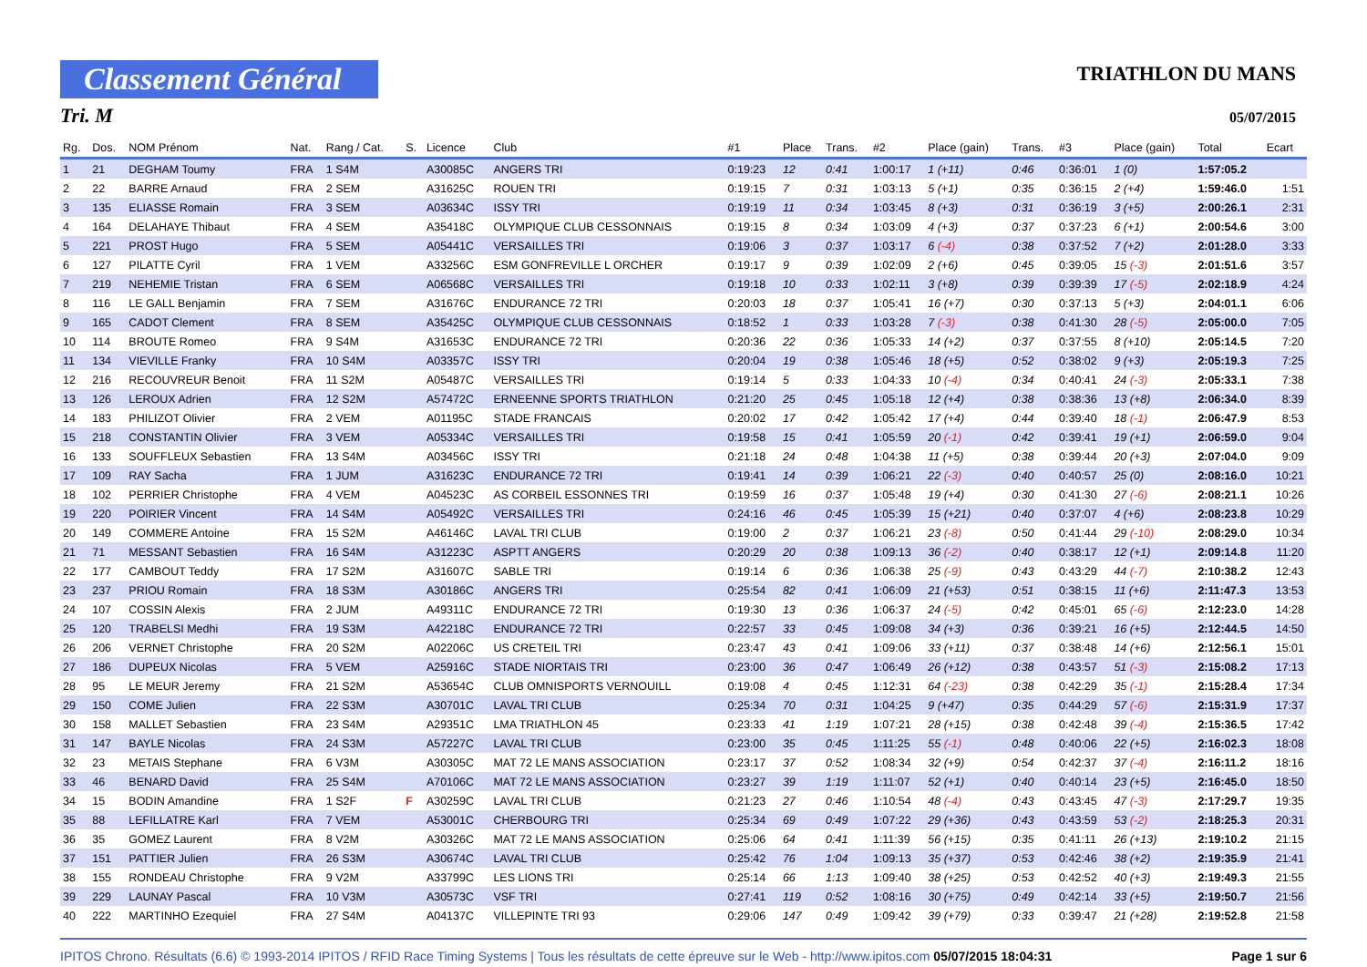Classement Général
TRIATHLON DU MANS
Tri. M
05/07/2015
| Rg. | Dos. | NOM Prénom | Nat. | Rang / Cat. | S. | Licence | Club | #1 | Place | Trans. | #2 | Place (gain) | Trans. | #3 | Place (gain) | Total | Ecart |
| --- | --- | --- | --- | --- | --- | --- | --- | --- | --- | --- | --- | --- | --- | --- | --- | --- | --- |
| 1 | 21 | DEGHAM Toumy | FRA | 1 S4M | | A30085C | ANGERS TRI | 0:19:23 | 12 | 0:41 | 1:00:17 | 1 (+11) | 0:46 | 0:36:01 | 1 (0) | 1:57:05.2 | |
| 2 | 22 | BARRE Arnaud | FRA | 2 SEM | | A31625C | ROUEN TRI | 0:19:15 | 7 | 0:31 | 1:03:13 | 5 (+1) | 0:35 | 0:36:15 | 2 (+4) | 1:59:46.0 | 1:51 |
| 3 | 135 | ELIASSE Romain | FRA | 3 SEM | | A03634C | ISSY TRI | 0:19:19 | 11 | 0:34 | 1:03:45 | 8 (+3) | 0:31 | 0:36:19 | 3 (+5) | 2:00:26.1 | 2:31 |
| 4 | 164 | DELAHAYE Thibaut | FRA | 4 SEM | | A35418C | OLYMPIQUE CLUB CESSONNAIS | 0:19:15 | 8 | 0:34 | 1:03:09 | 4 (+3) | 0:37 | 0:37:23 | 6 (+1) | 2:00:54.6 | 3:00 |
| 5 | 221 | PROST Hugo | FRA | 5 SEM | | A05441C | VERSAILLES TRI | 0:19:06 | 3 | 0:37 | 1:03:17 | 6 (-4) | 0:38 | 0:37:52 | 7 (+2) | 2:01:28.0 | 3:33 |
| 6 | 127 | PILATTE Cyril | FRA | 1 VEM | | A33256C | ESM GONFREVILLE L ORCHER | 0:19:17 | 9 | 0:39 | 1:02:09 | 2 (+6) | 0:45 | 0:39:05 | 15 (-3) | 2:01:51.6 | 3:57 |
| 7 | 219 | NEHEMIE Tristan | FRA | 6 SEM | | A06568C | VERSAILLES TRI | 0:19:18 | 10 | 0:33 | 1:02:11 | 3 (+8) | 0:39 | 0:39:39 | 17 (-5) | 2:02:18.9 | 4:24 |
| 8 | 116 | LE GALL Benjamin | FRA | 7 SEM | | A31676C | ENDURANCE 72 TRI | 0:20:03 | 18 | 0:37 | 1:05:41 | 16 (+7) | 0:30 | 0:37:13 | 5 (+3) | 2:04:01.1 | 6:06 |
| 9 | 165 | CADOT Clement | FRA | 8 SEM | | A35425C | OLYMPIQUE CLUB CESSONNAIS | 0:18:52 | 1 | 0:33 | 1:03:28 | 7 (-3) | 0:38 | 0:41:30 | 28 (-5) | 2:05:00.0 | 7:05 |
| 10 | 114 | BROUTE Romeo | FRA | 9 S4M | | A31653C | ENDURANCE 72 TRI | 0:20:36 | 22 | 0:36 | 1:05:33 | 14 (+2) | 0:37 | 0:37:55 | 8 (+10) | 2:05:14.5 | 7:20 |
| 11 | 134 | VIEVILLE Franky | FRA | 10 S4M | | A03357C | ISSY TRI | 0:20:04 | 19 | 0:38 | 1:05:46 | 18 (+5) | 0:52 | 0:38:02 | 9 (+3) | 2:05:19.3 | 7:25 |
| 12 | 216 | RECOUVREUR Benoit | FRA | 11 S2M | | A05487C | VERSAILLES TRI | 0:19:14 | 5 | 0:33 | 1:04:33 | 10 (-4) | 0:34 | 0:40:41 | 24 (-3) | 2:05:33.1 | 7:38 |
| 13 | 126 | LEROUX Adrien | FRA | 12 S2M | | A57472C | ERNEENNE SPORTS TRIATHLON | 0:21:20 | 25 | 0:45 | 1:05:18 | 12 (+4) | 0:38 | 0:38:36 | 13 (+8) | 2:06:34.0 | 8:39 |
| 14 | 183 | PHILIZOT Olivier | FRA | 2 VEM | | A01195C | STADE FRANCAIS | 0:20:02 | 17 | 0:42 | 1:05:42 | 17 (+4) | 0:44 | 0:39:40 | 18 (-1) | 2:06:47.9 | 8:53 |
| 15 | 218 | CONSTANTIN Olivier | FRA | 3 VEM | | A05334C | VERSAILLES TRI | 0:19:58 | 15 | 0:41 | 1:05:59 | 20 (-1) | 0:42 | 0:39:41 | 19 (+1) | 2:06:59.0 | 9:04 |
| 16 | 133 | SOUFFLEUX Sebastien | FRA | 13 S4M | | A03456C | ISSY TRI | 0:21:18 | 24 | 0:48 | 1:04:38 | 11 (+5) | 0:38 | 0:39:44 | 20 (+3) | 2:07:04.0 | 9:09 |
| 17 | 109 | RAY Sacha | FRA | 1 JUM | | A31623C | ENDURANCE 72 TRI | 0:19:41 | 14 | 0:39 | 1:06:21 | 22 (-3) | 0:40 | 0:40:57 | 25 (0) | 2:08:16.0 | 10:21 |
| 18 | 102 | PERRIER Christophe | FRA | 4 VEM | | A04523C | AS CORBEIL ESSONNES TRI | 0:19:59 | 16 | 0:37 | 1:05:48 | 19 (+4) | 0:30 | 0:41:30 | 27 (-6) | 2:08:21.1 | 10:26 |
| 19 | 220 | POIRIER Vincent | FRA | 14 S4M | | A05492C | VERSAILLES TRI | 0:24:16 | 46 | 0:45 | 1:05:39 | 15 (+21) | 0:40 | 0:37:07 | 4 (+6) | 2:08:23.8 | 10:29 |
| 20 | 149 | COMMERE Antoine | FRA | 15 S2M | | A46146C | LAVAL TRI CLUB | 0:19:00 | 2 | 0:37 | 1:06:21 | 23 (-8) | 0:50 | 0:41:44 | 29 (-10) | 2:08:29.0 | 10:34 |
| 21 | 71 | MESSANT Sebastien | FRA | 16 S4M | | A31223C | ASPTT ANGERS | 0:20:29 | 20 | 0:38 | 1:09:13 | 36 (-2) | 0:40 | 0:38:17 | 12 (+1) | 2:09:14.8 | 11:20 |
| 22 | 177 | CAMBOUT Teddy | FRA | 17 S2M | | A31607C | SABLE TRI | 0:19:14 | 6 | 0:36 | 1:06:38 | 25 (-9) | 0:43 | 0:43:29 | 44 (-7) | 2:10:38.2 | 12:43 |
| 23 | 237 | PRIOU Romain | FRA | 18 S3M | | A30186C | ANGERS TRI | 0:25:54 | 82 | 0:41 | 1:06:09 | 21 (+53) | 0:51 | 0:38:15 | 11 (+6) | 2:11:47.3 | 13:53 |
| 24 | 107 | COSSIN Alexis | FRA | 2 JUM | | A49311C | ENDURANCE 72 TRI | 0:19:30 | 13 | 0:36 | 1:06:37 | 24 (-5) | 0:42 | 0:45:01 | 65 (-6) | 2:12:23.0 | 14:28 |
| 25 | 120 | TRABELSI Medhi | FRA | 19 S3M | | A42218C | ENDURANCE 72 TRI | 0:22:57 | 33 | 0:45 | 1:09:08 | 34 (+3) | 0:36 | 0:39:21 | 16 (+5) | 2:12:44.5 | 14:50 |
| 26 | 206 | VERNET Christophe | FRA | 20 S2M | | A02206C | US CRETEIL TRI | 0:23:47 | 43 | 0:41 | 1:09:06 | 33 (+11) | 0:37 | 0:38:48 | 14 (+6) | 2:12:56.1 | 15:01 |
| 27 | 186 | DUPEUX Nicolas | FRA | 5 VEM | | A25916C | STADE NIORTAIS TRI | 0:23:00 | 36 | 0:47 | 1:06:49 | 26 (+12) | 0:38 | 0:43:57 | 51 (-3) | 2:15:08.2 | 17:13 |
| 28 | 95 | LE MEUR Jeremy | FRA | 21 S2M | | A53654C | CLUB OMNISPORTS VERNOUILL | 0:19:08 | 4 | 0:45 | 1:12:31 | 64 (-23) | 0:38 | 0:42:29 | 35 (-1) | 2:15:28.4 | 17:34 |
| 29 | 150 | COME Julien | FRA | 22 S3M | | A30701C | LAVAL TRI CLUB | 0:25:34 | 70 | 0:31 | 1:04:25 | 9 (+47) | 0:35 | 0:44:29 | 57 (-6) | 2:15:31.9 | 17:37 |
| 30 | 158 | MALLET Sebastien | FRA | 23 S4M | | A29351C | LMA TRIATHLON 45 | 0:23:33 | 41 | 1:19 | 1:07:21 | 28 (+15) | 0:38 | 0:42:48 | 39 (-4) | 2:15:36.5 | 17:42 |
| 31 | 147 | BAYLE Nicolas | FRA | 24 S3M | | A57227C | LAVAL TRI CLUB | 0:23:00 | 35 | 0:45 | 1:11:25 | 55 (-1) | 0:48 | 0:40:06 | 22 (+5) | 2:16:02.3 | 18:08 |
| 32 | 23 | METAIS Stephane | FRA | 6 V3M | | A30305C | MAT 72 LE MANS ASSOCIATION | 0:23:17 | 37 | 0:52 | 1:08:34 | 32 (+9) | 0:54 | 0:42:37 | 37 (-4) | 2:16:11.2 | 18:16 |
| 33 | 46 | BENARD David | FRA | 25 S4M | | A70106C | MAT 72 LE MANS ASSOCIATION | 0:23:27 | 39 | 1:19 | 1:11:07 | 52 (+1) | 0:40 | 0:40:14 | 23 (+5) | 2:16:45.0 | 18:50 |
| 34 | 15 | BODIN Amandine | FRA | 1 S2F | F | A30259C | LAVAL TRI CLUB | 0:21:23 | 27 | 0:46 | 1:10:54 | 48 (-4) | 0:43 | 0:43:45 | 47 (-3) | 2:17:29.7 | 19:35 |
| 35 | 88 | LEFILLATRE Karl | FRA | 7 VEM | | A53001C | CHERBOURG TRI | 0:25:34 | 69 | 0:49 | 1:07:22 | 29 (+36) | 0:43 | 0:43:59 | 53 (-2) | 2:18:25.3 | 20:31 |
| 36 | 35 | GOMEZ Laurent | FRA | 8 V2M | | A30326C | MAT 72 LE MANS ASSOCIATION | 0:25:06 | 64 | 0:41 | 1:11:39 | 56 (+15) | 0:35 | 0:41:11 | 26 (+13) | 2:19:10.2 | 21:15 |
| 37 | 151 | PATTIER Julien | FRA | 26 S3M | | A30674C | LAVAL TRI CLUB | 0:25:42 | 76 | 1:04 | 1:09:13 | 35 (+37) | 0:53 | 0:42:46 | 38 (+2) | 2:19:35.9 | 21:41 |
| 38 | 155 | RONDEAU Christophe | FRA | 9 V2M | | A33799C | LES LIONS TRI | 0:25:14 | 66 | 1:13 | 1:09:40 | 38 (+25) | 0:53 | 0:42:52 | 40 (+3) | 2:19:49.3 | 21:55 |
| 39 | 229 | LAUNAY Pascal | FRA | 10 V3M | | A30573C | VSF TRI | 0:27:41 | 119 | 0:52 | 1:08:16 | 30 (+75) | 0:49 | 0:42:14 | 33 (+5) | 2:19:50.7 | 21:56 |
| 40 | 222 | MARTINHO Ezequiel | FRA | 27 S4M | | A04137C | VILLEPINTE TRI 93 | 0:29:06 | 147 | 0:49 | 1:09:42 | 39 (+79) | 0:33 | 0:39:47 | 21 (+28) | 2:19:52.8 | 21:58 |
IPITOS Chrono. Résultats (6.6) © 1993-2014 IPITOS / RFID Race Timing Systems | Tous les résultats de cette épreuve sur le Web - http://www.ipitos.com 05/07/2015 18:04:31 Page 1 sur 6